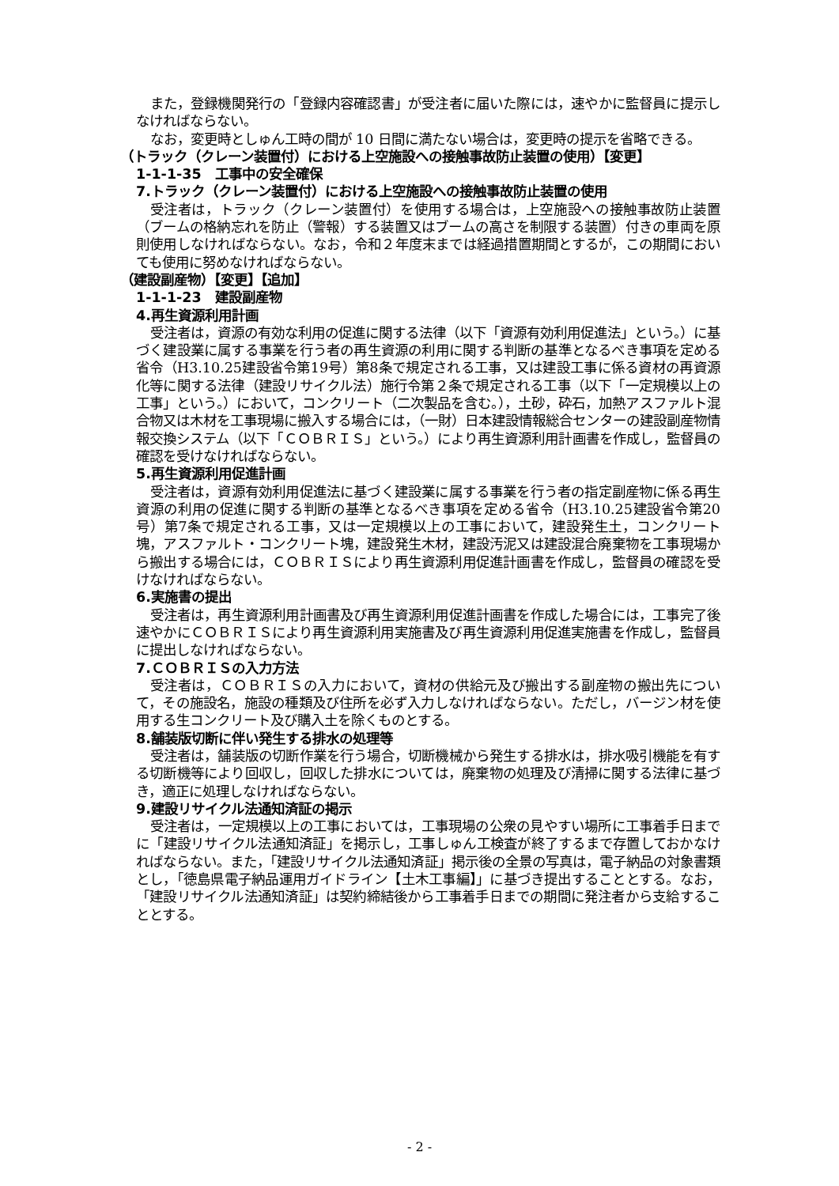また，登録機関発行の「登録内容確認書」が受注者に届いた際には，速やかに監督員に提示しなければならない。
なお，変更時としゅん工時の間が 10 日間に満たない場合は，変更時の提示を省略できる。
（トラック（クレーン装置付）における上空施設への接触事故防止装置の使用）【変更】
1-1-1-35　工事中の安全確保
7.トラック（クレーン装置付）における上空施設への接触事故防止装置の使用
受注者は，トラック（クレーン装置付）を使用する場合は，上空施設への接触事故防止装置（ブームの格納忘れを防止（警報）する装置又はブームの高さを制限する装置）付きの車両を原則使用しなければならない。なお，令和２年度末までは経過措置期間とするが，この期間においても使用に努めなければならない。
（建設副産物）【変更】【追加】
1-1-1-23　建設副産物
4.再生資源利用計画
受注者は，資源の有効な利用の促進に関する法律（以下「資源有効利用促進法」という。）に基づく建設業に属する事業を行う者の再生資源の利用に関する判断の基準となるべき事項を定める省令（H3.10.25建設省令第19号）第8条で規定される工事，又は建設工事に係る資材の再資源化等に関する法律（建設リサイクル法）施行令第２条で規定される工事（以下「一定規模以上の工事」という。）において，コンクリート（二次製品を含む。），土砂，砕石，加熱アスファルト混合物又は木材を工事現場に搬入する場合には，（一財）日本建設情報総合センターの建設副産物情報交換システム（以下「ＣＯＢＲＩＳ」という。）により再生資源利用計画書を作成し，監督員の確認を受けなければならない。
5.再生資源利用促進計画
受注者は，資源有効利用促進法に基づく建設業に属する事業を行う者の指定副産物に係る再生資源の利用の促進に関する判断の基準となるべき事項を定める省令（H3.10.25建設省令第20号）第7条で規定される工事，又は一定規模以上の工事において，建設発生土，コンクリート塊，アスファルト・コンクリート塊，建設発生木材，建設汚泥又は建設混合廃棄物を工事現場から搬出する場合には，ＣＯＢＲＩＳにより再生資源利用促進計画書を作成し，監督員の確認を受けなければならない。
6.実施書の提出
受注者は，再生資源利用計画書及び再生資源利用促進計画書を作成した場合には，工事完了後速やかにＣＯＢＲＩＳにより再生資源利用実施書及び再生資源利用促進実施書を作成し，監督員に提出しなければならない。
7.ＣＯＢＲＩＳの入力方法
受注者は，ＣＯＢＲＩＳの入力において，資材の供給元及び搬出する副産物の搬出先について，その施設名，施設の種類及び住所を必ず入力しなければならない。ただし，バージン材を使用する生コンクリート及び購入土を除くものとする。
8.舗装版切断に伴い発生する排水の処理等
受注者は，舗装版の切断作業を行う場合，切断機械から発生する排水は，排水吸引機能を有する切断機等により回収し，回収した排水については，廃棄物の処理及び清掃に関する法律に基づき，適正に処理しなければならない。
9.建設リサイクル法通知済証の掲示
受注者は，一定規模以上の工事においては，工事現場の公衆の見やすい場所に工事着手日までに「建設リサイクル法通知済証」を掲示し，工事しゅん工検査が終了するまで存置しておかなければならない。また，「建設リサイクル法通知済証」掲示後の全景の写真は，電子納品の対象書類とし，「徳島県電子納品運用ガイドライン【土木工事編】」に基づき提出することとする。なお，「建設リサイクル法通知済証」は契約締結後から工事着手日までの期間に発注者から支給することとする。
- 2 -